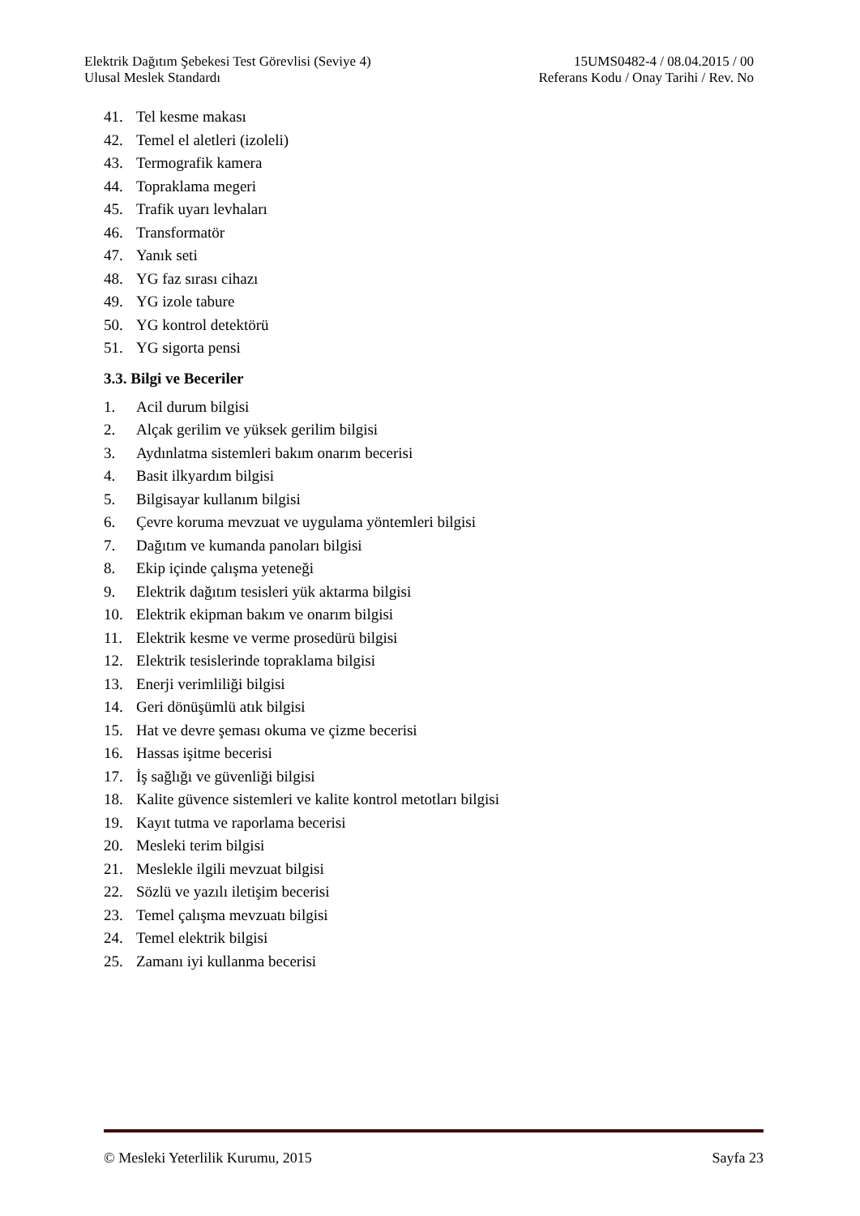Elektrik Dağıtım Şebekesi Test Görevlisi (Seviye 4) 15UMS0482-4 / 08.04.2015 / 00
Ulusal Meslek Standardı Referans Kodu / Onay Tarihi / Rev. No
41. Tel kesme makası
42. Temel el aletleri (izoleli)
43. Termografik kamera
44. Topraklama megeri
45. Trafik uyarı levhaları
46. Transformatör
47. Yanık seti
48. YG faz sırası cihazı
49. YG izole tabure
50. YG kontrol detektörü
51. YG sigorta pensi
3.3. Bilgi ve Beceriler
1. Acil durum bilgisi
2. Alçak gerilim ve yüksek gerilim bilgisi
3. Aydınlatma sistemleri bakım onarım becerisi
4. Basit ilkyardım bilgisi
5. Bilgisayar kullanım bilgisi
6. Çevre koruma mevzuat ve uygulama yöntemleri bilgisi
7. Dağıtım ve kumanda panoları bilgisi
8. Ekip içinde çalışma yeteneği
9. Elektrik dağıtım tesisleri yük aktarma bilgisi
10. Elektrik ekipman bakım ve onarım bilgisi
11. Elektrik kesme ve verme prosedürü bilgisi
12. Elektrik tesislerinde topraklama bilgisi
13. Enerji verimliliği bilgisi
14. Geri dönüşümlü atık bilgisi
15. Hat ve devre şeması okuma ve çizme becerisi
16. Hassas işitme becerisi
17. İş sağlığı ve güvenliği bilgisi
18. Kalite güvence sistemleri ve kalite kontrol metotları bilgisi
19. Kayıt tutma ve raporlama becerisi
20. Mesleki terim bilgisi
21. Meslekle ilgili mevzuat bilgisi
22. Sözlü ve yazılı iletişim becerisi
23. Temel çalışma mevzuatı bilgisi
24. Temel elektrik bilgisi
25. Zamanı iyi kullanma becerisi
© Mesleki Yeterlilik Kurumu, 2015 Sayfa 23